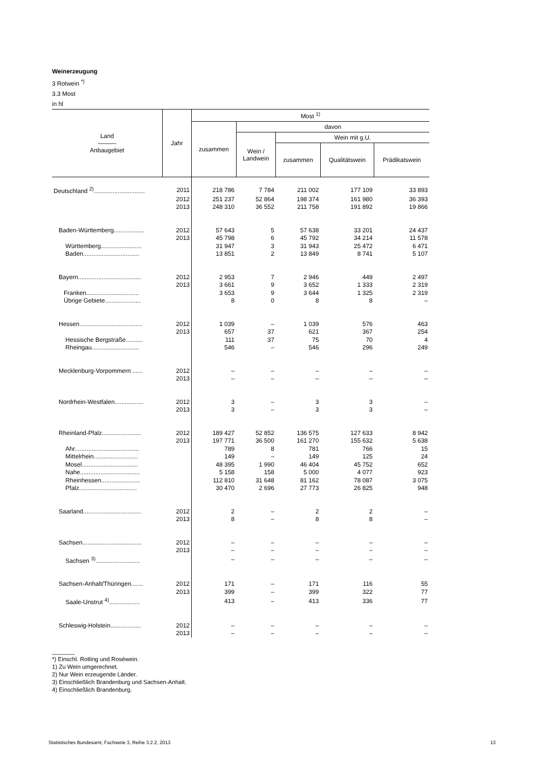Weinerzeugung
3 Rotwein <sup>*)</sup>
3.3 Most
in hl
| Land ——— Anbaugebiet | Jahr | Most <sup>1)</sup> | | | | |
| --- | --- | --- | --- | --- | --- | --- |
| | | zusammen | davon | | | |
| | | | Wein / Landwein | Wein mit g.U. | | |
| | | | | zusammen | Qualitätswein | Prädikatswein |
| Deutschland <sup>2)</sup>.............................. | 2011 | 218 786 | 7 784 | 211 002 | 177 109 | 33 893 |
| | 2012 | 251 237 | 52 864 | 198 374 | 161 980 | 36 393 |
| | 2013 | 248 310 | 36 552 | 211 758 | 191 892 | 19 866 |
| Baden-Württemberg.................. | 2012 | 57 643 | 5 | 57 638 | 33 201 | 24 437 |
| | 2013 | 45 798 | 6 | 45 792 | 34 214 | 11 578 |
| Württemberg........................ | | 31 947 | 3 | 31 943 | 25 472 | 6 471 |
| Baden................................. | | 13 851 | 2 | 13 849 | 8 741 | 5 107 |
| Bayern..................................... | 2012 | 2 953 | 7 | 2 946 | 449 | 2 497 |
| | 2013 | 3 661 | 9 | 3 652 | 1 333 | 2 319 |
| Franken............................... | | 3 653 | 9 | 3 644 | 1 325 | 2 319 |
| Übrige Gebiete..................... | | 8 | 0 | 8 | 8 | – |
| Hessen..................................... | 2012 | 1 039 | – | 1 039 | 576 | 463 |
| | 2013 | 657 | 37 | 621 | 367 | 254 |
| Hessische Bergstraße.......... | | 111 | 37 | 75 | 70 | 4 |
| Rheingau............................ | | 546 | – | 546 | 296 | 249 |
| Mecklenburg-Vorpommern ...... | 2012 | – | – | – | – | – |
| | 2013 | – | – | – | – | – |
| Nordrhein-Westfalen................. | 2012 | 3 | – | 3 | 3 | – |
| | 2013 | 3 | – | 3 | 3 | – |
| Rheinland-Pfalz....................... | 2012 | 189 427 | 52 852 | 136 575 | 127 633 | 8 942 |
| | 2013 | 197 771 | 36 500 | 161 270 | 155 632 | 5 638 |
| Ahr...................................... | | 789 | 8 | 781 | 766 | 15 |
| Mittelrhein.......................... | | 149 | – | 149 | 125 | 24 |
| Mosel................................. | | 48 395 | 1 990 | 46 404 | 45 752 | 652 |
| Nahe................................... | | 5 158 | 158 | 5 000 | 4 077 | 923 |
| Rheinhessen....................... | | 112 810 | 31 648 | 81 162 | 78 087 | 3 075 |
| Pfalz.................................. | | 30 470 | 2 696 | 27 773 | 26 825 | 948 |
| Saarland.................................. | 2012 | 2 | – | 2 | 2 | – |
| | 2013 | 8 | – | 8 | 8 | – |
| Sachsen................................... | 2012 | – | – | – | – | – |
| | 2013 | – | – | – | – | – |
| Sachsen <sup>3)</sup>.......................... | | – | – | – | – | – |
| Sachsen-Anhalt/Thüringen....... | 2012 | 171 | – | 171 | 116 | 55 |
| | 2013 | 399 | – | 399 | 322 | 77 |
| Saale-Unstrut <sup>4)</sup>.................. | | 413 | – | 413 | 336 | 77 |
| Schleswig-Holstein.................. | 2012 | – | – | – | – | – |
| | 2013 | – | – | – | – | – |
_______
*) Einschl. Rotling und Roséwein.
1) Zu Wein umgerechnet.
2) Nur Wein erzeugende Länder.
3) Einschließlich Brandenburg und Sachsen-Anhalt.
4) Einschließlich Brandenburg.
Statistisches Bundesamt, Fachserie 3, Reihe 3.2.2, 2013 13